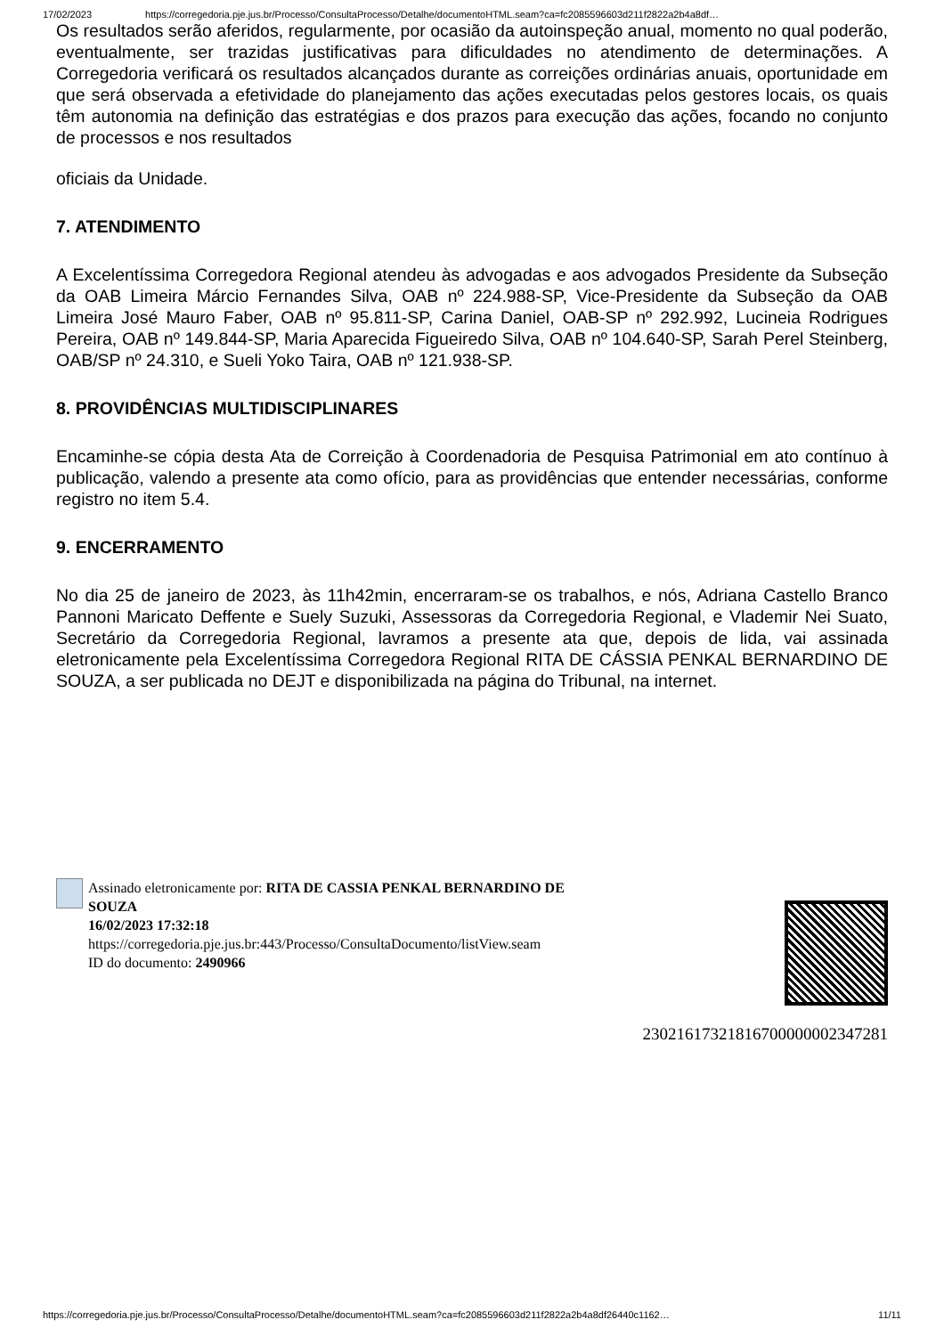17/02/2023 https://corregedoria.pje.jus.br/Processo/ConsultaProcesso/Detalhe/documentoHTML.seam?ca=fc2085596603d211f2822a2b4a8df…
Os resultados serão aferidos, regularmente, por ocasião da autoinspeção anual, momento no qual poderão, eventualmente, ser trazidas justificativas para dificuldades no atendimento de determinações. A Corregedoria verificará os resultados alcançados durante as correições ordinárias anuais, oportunidade em que será observada a efetividade do planejamento das ações executadas pelos gestores locais, os quais têm autonomia na definição das estratégias e dos prazos para execução das ações, focando no conjunto de processos e nos resultados
oficiais da Unidade.
7. ATENDIMENTO
A Excelentíssima Corregedora Regional atendeu às advogadas e aos advogados Presidente da Subseção da OAB Limeira Márcio Fernandes Silva, OAB nº 224.988-SP, Vice-Presidente da Subseção da OAB Limeira José Mauro Faber, OAB nº 95.811-SP, Carina Daniel, OAB-SP nº 292.992, Lucineia Rodrigues Pereira, OAB nº 149.844-SP, Maria Aparecida Figueiredo Silva, OAB nº 104.640-SP, Sarah Perel Steinberg, OAB/SP nº 24.310, e Sueli Yoko Taira, OAB nº 121.938-SP.
8. PROVIDÊNCIAS MULTIDISCIPLINARES
Encaminhe-se cópia desta Ata de Correição à Coordenadoria de Pesquisa Patrimonial em ato contínuo à publicação, valendo a presente ata como ofício, para as providências que entender necessárias, conforme registro no item 5.4.
9. ENCERRAMENTO
No dia 25 de janeiro de 2023, às 11h42min, encerraram-se os trabalhos, e nós, Adriana Castello Branco Pannoni Maricato Deffente e Suely Suzuki, Assessoras da Corregedoria Regional, e Vlademir Nei Suato, Secretário da Corregedoria Regional, lavramos a presente ata que, depois de lida, vai assinada eletronicamente pela Excelentíssima Corregedora Regional RITA DE CÁSSIA PENKAL BERNARDINO DE SOUZA, a ser publicada no DEJT e disponibilizada na página do Tribunal, na internet.
Assinado eletronicamente por: RITA DE CASSIA PENKAL BERNARDINO DE SOUZA
16/02/2023 17:32:18
https://corregedoria.pje.jus.br:443/Processo/ConsultaDocumento/listView.seam
ID do documento: 2490966
23021617321816700000002347281
https://corregedoria.pje.jus.br/Processo/ConsultaProcesso/Detalhe/documentoHTML.seam?ca=fc2085596603d211f2822a2b4a8df26440c1162… 11/11